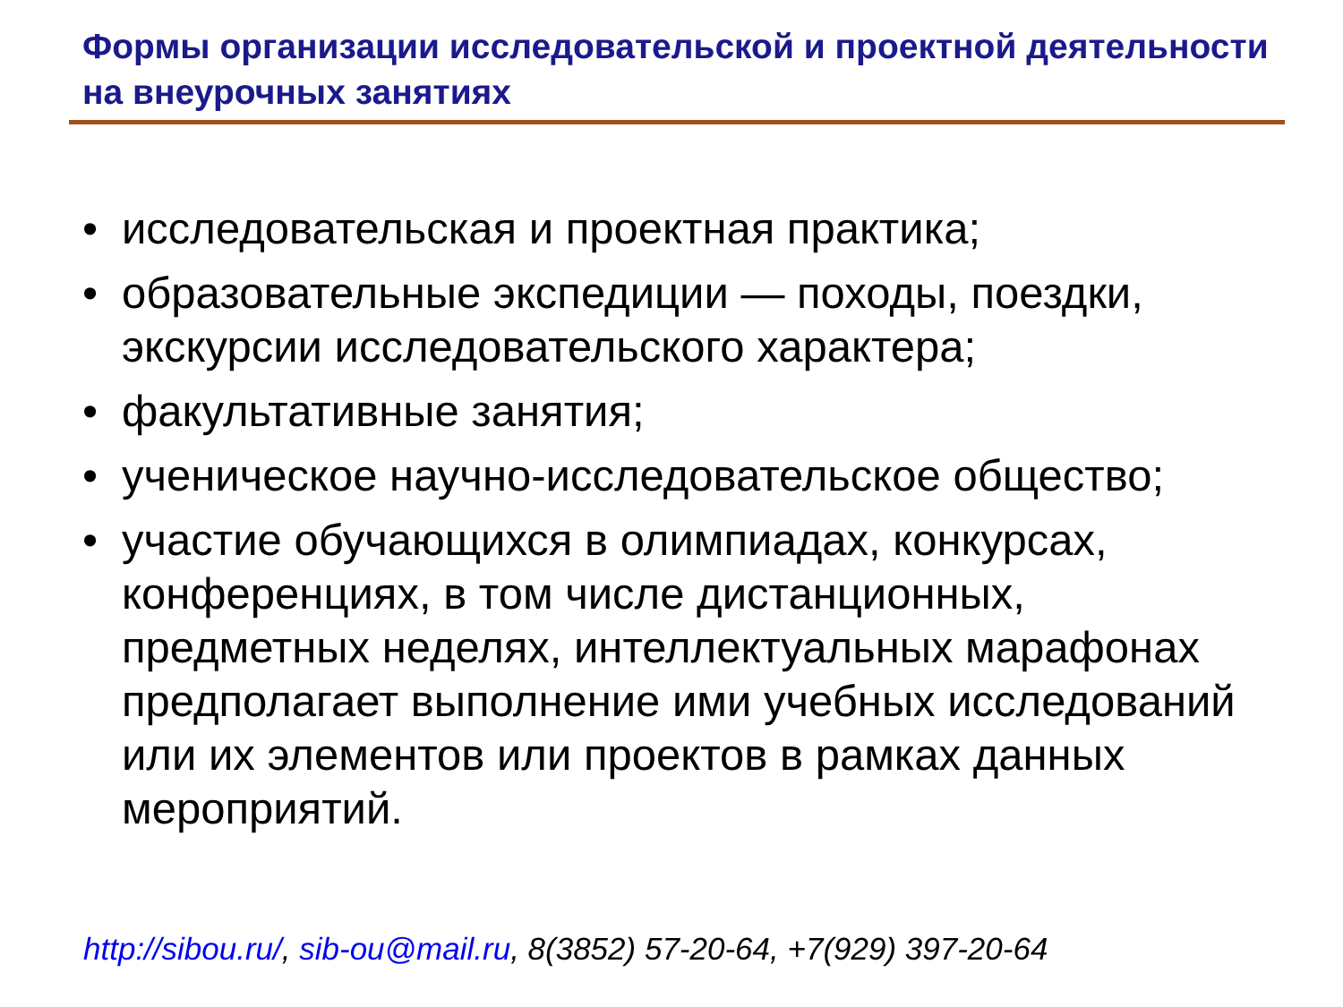Формы организации исследовательской и проектной деятельности на внеурочных занятиях
• исследовательская и проектная практика;
• образовательные экспедиции — походы, поездки, экскурсии исследовательского характера;
• факультативные занятия;
• ученическое научно-исследовательское общество;
• участие обучающихся в олимпиадах, конкурсах, конференциях, в том числе дистанционных, предметных неделях, интеллектуальных марафонах предполагает выполнение ими учебных исследований или их элементов или проектов в рамках данных мероприятий.
http://sibou.ru/, sib-ou@mail.ru, 8(3852) 57-20-64, +7(929) 397-20-64